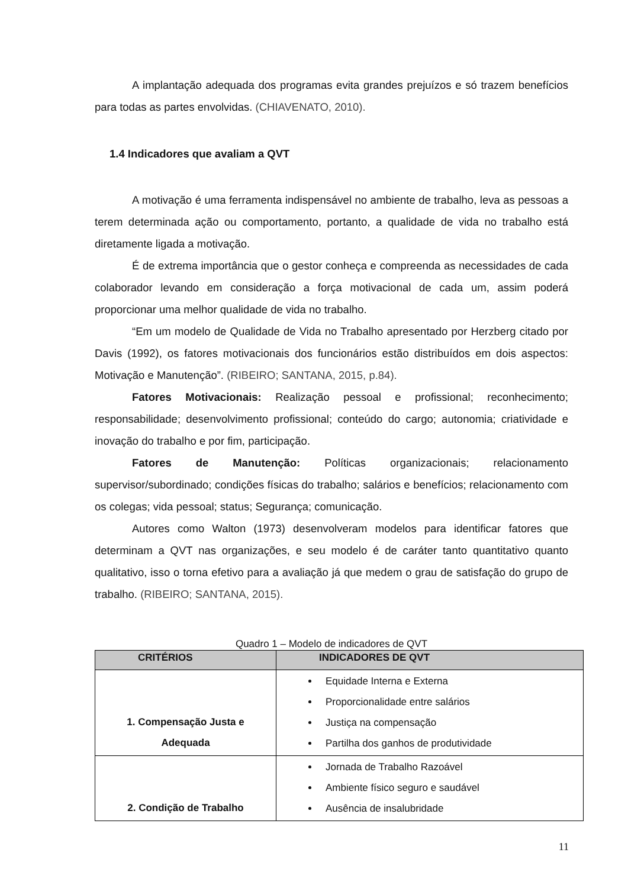A implantação adequada dos programas evita grandes prejuízos e só trazem benefícios para todas as partes envolvidas. (CHIAVENATO, 2010).
1.4 Indicadores que avaliam a QVT
A motivação é uma ferramenta indispensável no ambiente de trabalho, leva as pessoas a terem determinada ação ou comportamento, portanto, a qualidade de vida no trabalho está diretamente ligada a motivação.
É de extrema importância que o gestor conheça e compreenda as necessidades de cada colaborador levando em consideração a força motivacional de cada um, assim poderá proporcionar uma melhor qualidade de vida no trabalho.
“Em um modelo de Qualidade de Vida no Trabalho apresentado por Herzberg citado por Davis (1992), os fatores motivacionais dos funcionários estão distribuídos em dois aspectos: Motivação e Manutenção”. (RIBEIRO; SANTANA, 2015, p.84).
Fatores Motivacionais: Realização pessoal e profissional; reconhecimento; responsabilidade; desenvolvimento profissional; conteúdo do cargo; autonomia; criatividade e inovação do trabalho e por fim, participação.
Fatores de Manutenção: Políticas organizacionais; relacionamento supervisor/subordinado; condições físicas do trabalho; salários e benefícios; relacionamento com os colegas; vida pessoal; status; Segurança; comunicação.
Autores como Walton (1973) desenvolveram modelos para identificar fatores que determinam a QVT nas organizações, e seu modelo é de caráter tanto quantitativo quanto qualitativo, isso o torna efetivo para a avaliação já que medem o grau de satisfação do grupo de trabalho. (RIBEIRO; SANTANA, 2015).
Quadro 1 – Modelo de indicadores de QVT
| CRITÉRIOS | INDICADORES DE QVT |
| --- | --- |
| 1. Compensação Justa e Adequada | Equidade Interna e Externa Proporcionalidade entre salários Justiça na compensação Partilha dos ganhos de produtividade |
| 2. Condição de Trabalho | Jornada de Trabalho Razoável Ambiente físico seguro e saudável Ausência de insalubridade |
11